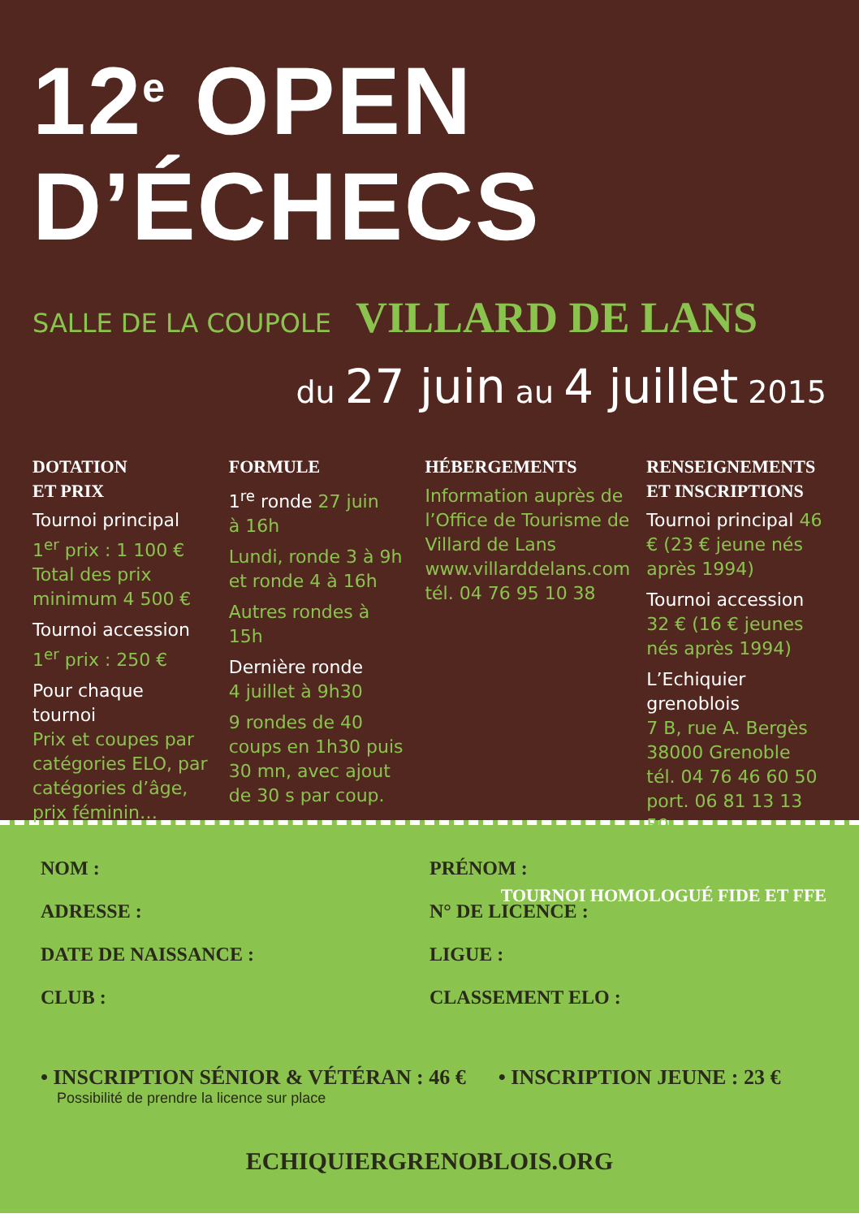12<sup>e</sup> OPEN D’ÉCHECS
SALLE DE LA COUPOLE VILLARD DE LANS
du 27 juin au 4 juillet 2015
DOTATION
ET PRIX
Tournoi principal
1<sup>er</sup> prix : 1 100 €
Total des prix
minimum 4 500 €
Tournoi accession
1<sup>er</sup> prix : 250 €
Pour chaque tournoi
Prix et coupes par catégories ELO, par catégories d’âge, prix féminin…
FORMULE
1<sup>re</sup> ronde 27 juin
à 16h
Lundi, ronde 3 à 9h
et ronde 4 à 16h
Autres rondes à 15h
Dernière ronde
4 juillet à 9h30
9 rondes de 40 coups en 1h30 puis 30 mn, avec ajout de 30 s par coup.
HÉBERGEMENTS
Information auprès de l’Office de Tourisme de Villard de Lans
www.villarddelans.com
tél. 04 76 95 10 38
RENSEIGNEMENTS
ET INSCRIPTIONS
Tournoi principal 46 € (23 € jeune nés après 1994)
Tournoi accession 32 € (16 € jeunes nés après 1994)
L’Echiquier grenoblois
7 B, rue A. Bergès
38000 Grenoble
tél. 04 76 46 60 50
port. 06 81 13 13 59
TOURNOI HOMOLOGUÉ FIDE ET FFE
NOM :
PRÉNOM :
ADRESSE :
N° DE LICENCE :
DATE DE NAISSANCE :
LIGUE :
CLUB :
CLASSEMENT ELO :
• INSCRIPTION SÉNIOR & VÉTÉRAN : 46 €
Possibilité de prendre la licence sur place
• INSCRIPTION JEUNE : 23 €
ECHIQUIERGRENOBLOIS.ORG